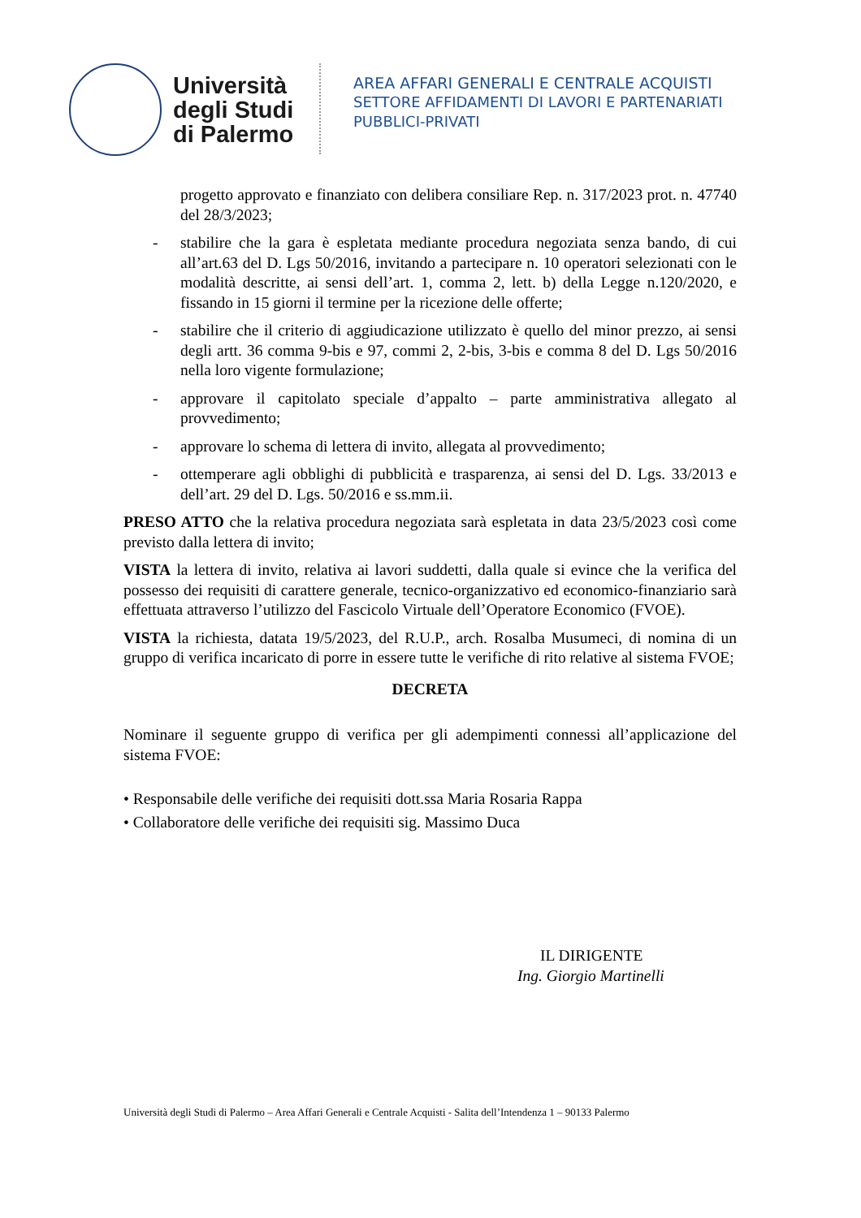Università degli Studi di Palermo
AREA AFFARI GENERALI E CENTRALE ACQUISTI
SETTORE AFFIDAMENTI DI LAVORI E PARTENARIATI
PUBBLICI-PRIVATI
progetto approvato e finanziato con delibera consiliare Rep. n. 317/2023 prot. n. 47740 del 28/3/2023;
- stabilire che la gara è espletata mediante procedura negoziata senza bando, di cui all’art.63 del D. Lgs 50/2016, invitando a partecipare n. 10 operatori selezionati con le modalità descritte, ai sensi dell’art. 1, comma 2, lett. b) della Legge n.120/2020, e fissando in 15 giorni il termine per la ricezione delle offerte;
- stabilire che il criterio di aggiudicazione utilizzato è quello del minor prezzo, ai sensi degli artt. 36 comma 9-bis e 97, commi 2, 2-bis, 3-bis e comma 8 del D. Lgs 50/2016 nella loro vigente formulazione;
- approvare il capitolato speciale d’appalto – parte amministrativa allegato al provvedimento;
- approvare lo schema di lettera di invito, allegata al provvedimento;
- ottemperare agli obblighi di pubblicità e trasparenza, ai sensi del D. Lgs. 33/2013 e dell’art. 29 del D. Lgs. 50/2016 e ss.mm.ii.
PRESO ATTO che la relativa procedura negoziata sarà espletata in data 23/5/2023 così come previsto dalla lettera di invito;
VISTA la lettera di invito, relativa ai lavori suddetti, dalla quale si evince che la verifica del possesso dei requisiti di carattere generale, tecnico-organizzativo ed economico-finanziario sarà effettuata attraverso l’utilizzo del Fascicolo Virtuale dell’Operatore Economico (FVOE).
VISTA la richiesta, datata 19/5/2023, del R.U.P., arch. Rosalba Musumeci, di nomina di un gruppo di verifica incaricato di porre in essere tutte le verifiche di rito relative al sistema FVOE;
DECRETA
Nominare il seguente gruppo di verifica per gli adempimenti connessi all’applicazione del sistema FVOE:
• Responsabile delle verifiche dei requisiti dott.ssa Maria Rosaria Rappa
• Collaboratore delle verifiche dei requisiti sig. Massimo Duca
IL DIRIGENTE
Ing. Giorgio Martinelli
Università degli Studi di Palermo – Area Affari Generali e Centrale Acquisti - Salita dell’Intendenza 1 – 90133 Palermo